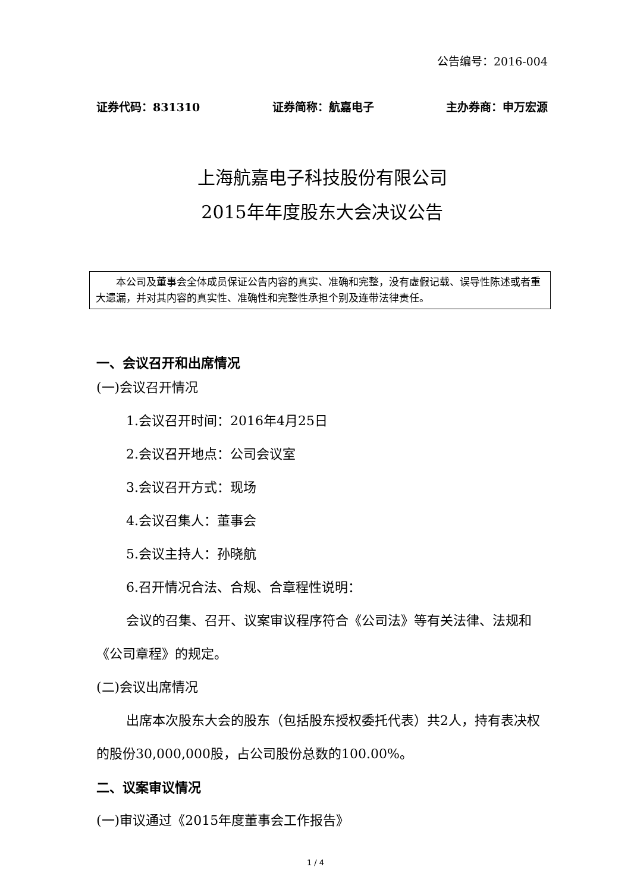公告编号：2016-004
证券代码：831310 证券简称：航嘉电子 主办券商：申万宏源
上海航嘉电子科技股份有限公司
2015年年度股东大会决议公告
  本公司及董事会全体成员保证公告内容的真实、准确和完整，没有虚假记载、误导性陈述或者重大遗漏，并对其内容的真实性、准确性和完整性承担个别及连带法律责任。
一、会议召开和出席情况
(一)会议召开情况
1.会议召开时间：2016年4月25日
2.会议召开地点：公司会议室
3.会议召开方式：现场
4.会议召集人：董事会
5.会议主持人：孙晓航
6.召开情况合法、合规、合章程性说明：
会议的召集、召开、议案审议程序符合《公司法》等有关法律、法规和《公司章程》的规定。
(二)会议出席情况
出席本次股东大会的股东（包括股东授权委托代表）共2人，持有表决权的股份30,000,000股，占公司股份总数的100.00%。
二、议案审议情况
(一)审议通过《2015年度董事会工作报告》
1 / 4